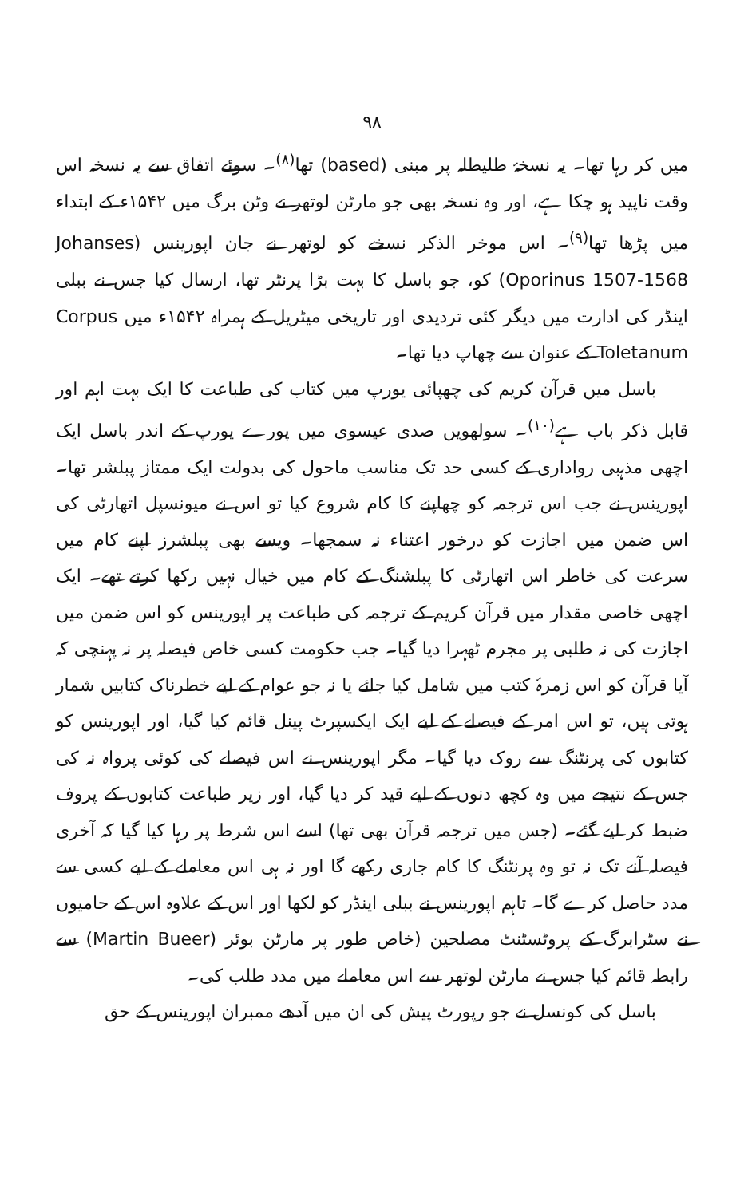۹۸
میں کر رہا تھا۔ یہ نسخۂ طلیطلہ پر مبنی (based) تھا<sup>(۸)</sup>۔ سوئے اتفاق سے یہ نسخہ اس وقت ناپید ہو چکا ہے، اور وہ نسخہ بھی جو مارٹن لوتھر نے وٹن برگ میں ۱۵۴۲ء کے ابتداء میں پڑھا تھا<sup>(۹)</sup>۔ اس موخر الذکر نسخے کو لوتھر نے جان اپورینس (Johanses Oporinus 1507-1568) کو، جو باسل کا بہت بڑا پرنٹر تھا، ارسال کیا جس نے ببلی اینڈر کی ادارت میں دیگر کئی تردیدی اور تاریخی میٹریل کے ہمراہ ۱۵۴۲ء میں Corpus Toletanum کے عنوان سے چھاپ دیا تھا۔
باسل میں قرآن کریم کی چھپائی یورپ میں کتاب کی طباعت کا ایک بہت اہم اور قابل ذکر باب ہے<sup>(۱۰)</sup>۔ سولھویں صدی عیسوی میں پورے یورپ کے اندر باسل ایک اچھی مذہبی رواداری کے کسی حد تک مناسب ماحول کی بدولت ایک ممتاز پبلشر تھا۔ اپورینس نے جب اس ترجمہ کو چھاپنے کا کام شروع کیا تو اس نے میونسپل اتھارٹی کی اس ضمن میں اجازت کو درخور اعتناء نہ سمجھا۔ ویسے بھی پبلشرز اپنے کام میں سرعت کی خاطر اس اتھارٹی کا پبلشنگ کے کام میں خیال نہیں رکھا کرتے تھے۔ ایک اچھی خاصی مقدار میں قرآن کریم کے ترجمہ کی طباعت پر اپورینس کو اس ضمن میں اجازت کی نہ طلبی پر مجرم ٹھہرا دیا گیا۔ جب حکومت کسی خاص فیصلہ پر نہ پہنچی کہ آیا قرآن کو اس زمرۂ کتب میں شامل کیا جائے یا نہ جو عوام کے لیے خطرناک کتابیں شمار ہوتی ہیں، تو اس امر کے فیصلے کے لیے ایک ایکسپرٹ پینل قائم کیا گیا، اور اپورینس کو کتابوں کی پرنٹنگ سے روک دیا گیا۔ مگر اپورینس نے اس فیصلے کی کوئی پرواہ نہ کی جس کے نتیجے میں وہ کچھ دنوں کے لیے قید کر دیا گیا، اور زیر طباعت کتابوں کے پروف ضبط کر لیے گئے۔ (جس میں ترجمہ قرآن بھی تھا) اسے اس شرط پر رہا کیا گیا کہ آخری فیصلہ آنے تک نہ تو وہ پرنٹنگ کا کام جاری رکھے گا اور نہ ہی اس معاملے کے لیے کسی سے مدد حاصل کرے گا۔ تاہم اپورینس نے ببلی اینڈر کو لکھا اور اس کے علاوہ اس کے حامیوں نے سٹرابرگ کے پروٹسٹنٹ مصلحین (خاص طور پر مارٹن بوئر (Martin Bueer) سے رابطہ قائم کیا جس نے مارٹن لوتھر سے اس معاملے میں مدد طلب کی۔
باسل کی کونسل نے جو رپورٹ پیش کی ان میں آدھے ممبران اپورینس کے حق